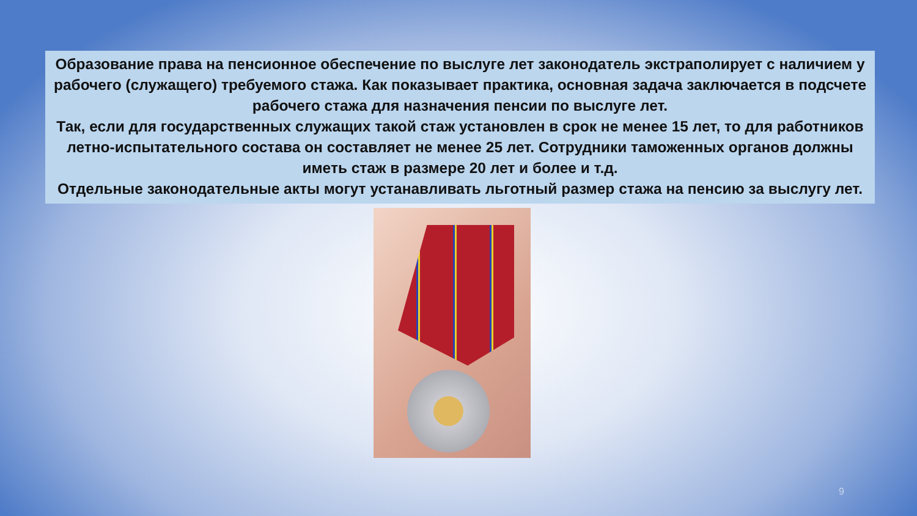Образование права на пенсионное обеспечение по выслуге лет законодатель экстраполирует с наличием у рабочего (служащего) требуемого стажа. Как показывает практика, основная задача заключается в подсчете рабочего стажа для назначения пенсии по выслуге лет.
Так, если для государственных служащих такой стаж установлен в срок не менее 15 лет, то для работников летно-испытательного состава он составляет не менее 25 лет. Сотрудники таможенных органов должны иметь стаж в размере 20 лет и более и т.д.
Отдельные законодательные акты могут устанавливать льготный размер стажа на пенсию за выслугу лет.
9